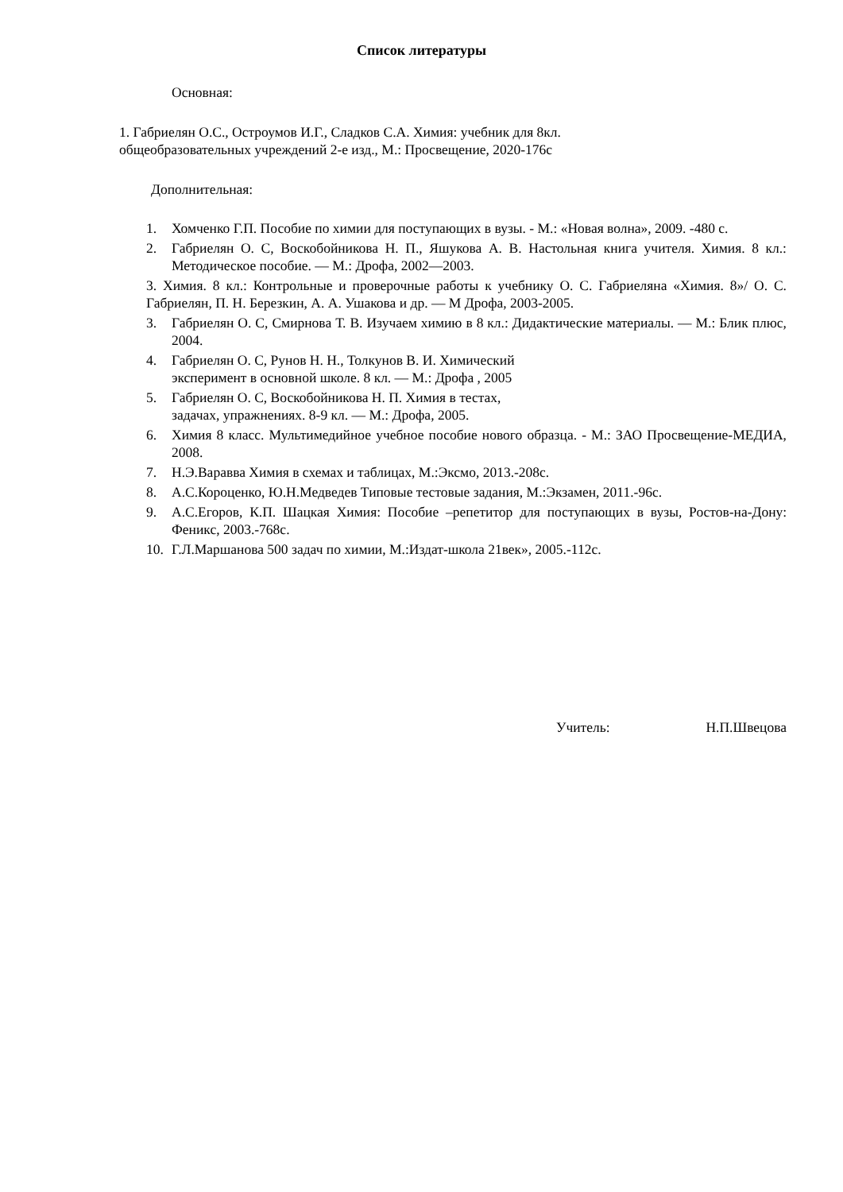Список литературы
Основная:
1. Габриелян О.С., Остроумов И.Г., Сладков С.А. Химия: учебник для 8кл.
общеобразовательных учреждений 2-е изд., М.: Просвещение, 2020-176с
Дополнительная:
1. Хомченко Г.П. Пособие по химии для поступающих в вузы. - М.: «Новая волна», 2009. -480 с.
2. Габриелян О. С, Воскобойникова Н. П., Яшукова А. В. Настольная книга учителя. Химия. 8 кл.: Методическое пособие. — М.: Дрофа, 2002—2003.
3. Химия. 8 кл.: Контрольные и проверочные работы к учебнику О. С. Габриеляна «Химия. 8»/ О. С. Габриелян, П. Н. Березкин, А. А. Ушакова и др. — М Дрофа, 2003-2005.
3. Габриелян О. С, Смирнова Т. В. Изучаем химию в 8 кл.: Дидактические материалы. — М.: Блик плюс, 2004.
4. Габриелян О. С, Рунов Н. Н., Толкунов В. И. Химический
эксперимент в основной школе. 8 кл. — М.: Дрофа , 2005
5. Габриелян О. С, Воскобойникова Н. П. Химия в тестах,
задачах, упражнениях. 8-9 кл. — М.: Дрофа, 2005.
6. Химия 8 класс. Мультимедийное учебное пособие нового образца. - М.: ЗАО Просвещение-МЕДИА, 2008.
7. Н.Э.Варавва Химия в схемах и таблицах, М.:Эксмо, 2013.-208с.
8. А.С.Короценко, Ю.Н.Медведев Типовые тестовые задания, М.:Экзамен, 2011.-96с.
9. А.С.Егоров, К.П. Шацкая Химия: Пособие –репетитор для поступающих в вузы, Ростов-на-Дону: Феникс, 2003.-768с.
10. Г.Л.Маршанова 500 задач по химии, М.:Издат-школа 21век», 2005.-112с.
Учитель: Н.П.Швецова